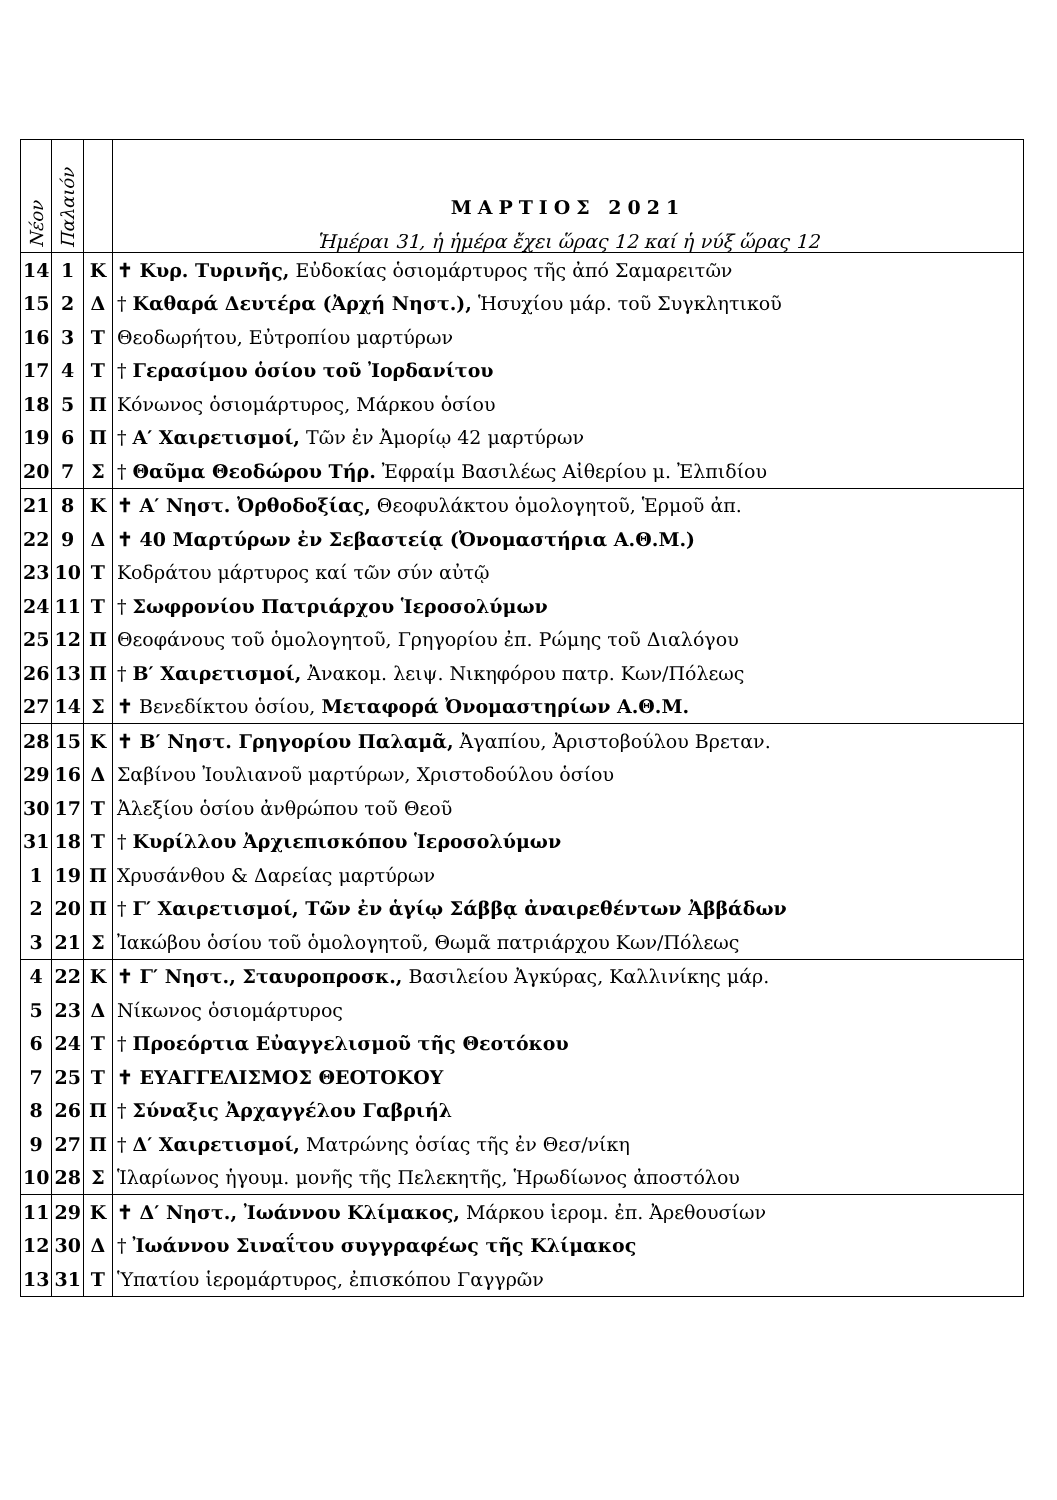| Νέον | Παλαιόν | | ΜΑΡΤΙΟΣ 2021 Ἡμέραι 31, ἡ ἡμέρα ἔχει ὥρας 12 καί ἡ νύξ ὥρας 12 |
| 14 | 1 | Κ | ✝ Κυρ. Τυρινῆς, Εὐδοκίας ὁσιομάρτυρος τῆς ἀπό Σαμαρειτῶν |
| 15 | 2 | Δ | † Καθαρά Δευτέρα (Ἀρχή Νηστ.), Ἡσυχίου μάρ. τοῦ Συγκλητικοῦ |
| 16 | 3 | Τ | Θεοδωρήτου, Εὐτροπίου μαρτύρων |
| 17 | 4 | Τ | † Γερασίμου ὁσίου τοῦ Ἰορδανίτου |
| 18 | 5 | Π | Κόνωνος ὁσιομάρτυρος, Μάρκου ὁσίου |
| 19 | 6 | Π | † Α′ Χαιρετισμοί, Τῶν ἐν Ἀμορίῳ 42 μαρτύρων |
| 20 | 7 | Σ | † Θαῦμα Θεοδώρου Τήρ. Ἐφραίμ Βασιλέως Αἰθερίου μ. Ἐλπιδίου |
| 21 | 8 | Κ | ✝ Α′ Νηστ. Ὀρθοδοξίας, Θεοφυλάκτου ὁμολογητοῦ, Ἑρμοῦ ἀπ. |
| 22 | 9 | Δ | ✝ 40 Μαρτύρων ἐν Σεβαστείᾳ (Ὀνομαστήρια Α.Θ.Μ.) |
| 23 | 10 | Τ | Κοδράτου μάρτυρος καί τῶν σύν αὐτῷ |
| 24 | 11 | Τ | † Σωφρονίου Πατριάρχου Ἱεροσολύμων |
| 25 | 12 | Π | Θεοφάνους τοῦ ὁμολογητοῦ, Γρηγορίου ἐπ. Ρώμης τοῦ Διαλόγου |
| 26 | 13 | Π | † Β′ Χαιρετισμοί, Ἀνακομ. λειψ. Νικηφόρου πατρ. Κων/Πόλεως |
| 27 | 14 | Σ | ✝ Βενεδίκτου ὁσίου, Μεταφορά Ὀνομαστηρίων Α.Θ.Μ. |
| 28 | 15 | Κ | ✝ Β′ Νηστ. Γρηγορίου Παλαμᾶ, Ἀγαπίου, Ἀριστοβούλου Βρεταν. |
| 29 | 16 | Δ | Σαβίνου Ἰουλιανοῦ μαρτύρων, Χριστοδούλου ὁσίου |
| 30 | 17 | Τ | Ἀλεξίου ὁσίου ἀνθρώπου τοῦ Θεοῦ |
| 31 | 18 | Τ | † Κυρίλλου Ἀρχιεπισκόπου Ἱεροσολύμων |
| 1 | 19 | Π | Χρυσάνθου & Δαρείας μαρτύρων |
| 2 | 20 | Π | † Γ′ Χαιρετισμοί, Τῶν ἐν ἁγίῳ Σάββᾳ ἀναιρεθέντων Ἀββάδων |
| 3 | 21 | Σ | Ἰακώβου ὁσίου τοῦ ὁμολογητοῦ, Θωμᾶ πατριάρχου Κων/Πόλεως |
| 4 | 22 | Κ | ✝ Γ′ Νηστ., Σταυροπροσκ., Βασιλείου Ἀγκύρας, Καλλινίκης μάρ. |
| 5 | 23 | Δ | Νίκωνος ὁσιομάρτυρος |
| 6 | 24 | Τ | † Προεόρτια Εὐαγγελισμοῦ τῆς Θεοτόκου |
| 7 | 25 | Τ | ✝ ΕΥΑΓΓΕΛΙΣΜΟΣ ΘΕΟΤΟΚΟΥ |
| 8 | 26 | Π | † Σύναξις Ἀρχαγγέλου Γαβριήλ |
| 9 | 27 | Π | † Δ′ Χαιρετισμοί, Ματρώνης ὁσίας τῆς ἐν Θεσ/νίκη |
| 10 | 28 | Σ | Ἱλαρίωνος ἡγουμ. μονῆς τῆς Πελεκητῆς, Ἡρωδίωνος ἀποστόλου |
| 11 | 29 | Κ | ✝ Δ′ Νηστ., Ἰωάννου Κλίμακος, Μάρκου ἱερομ. ἐπ. Ἀρεθουσίων |
| 12 | 30 | Δ | † Ἰωάννου Σιναΐτου συγγραφέως τῆς Κλίμακος |
| 13 | 31 | Τ | Ὑπατίου ἱερομάρτυρος, ἐπισκόπου Γαγγρῶν |